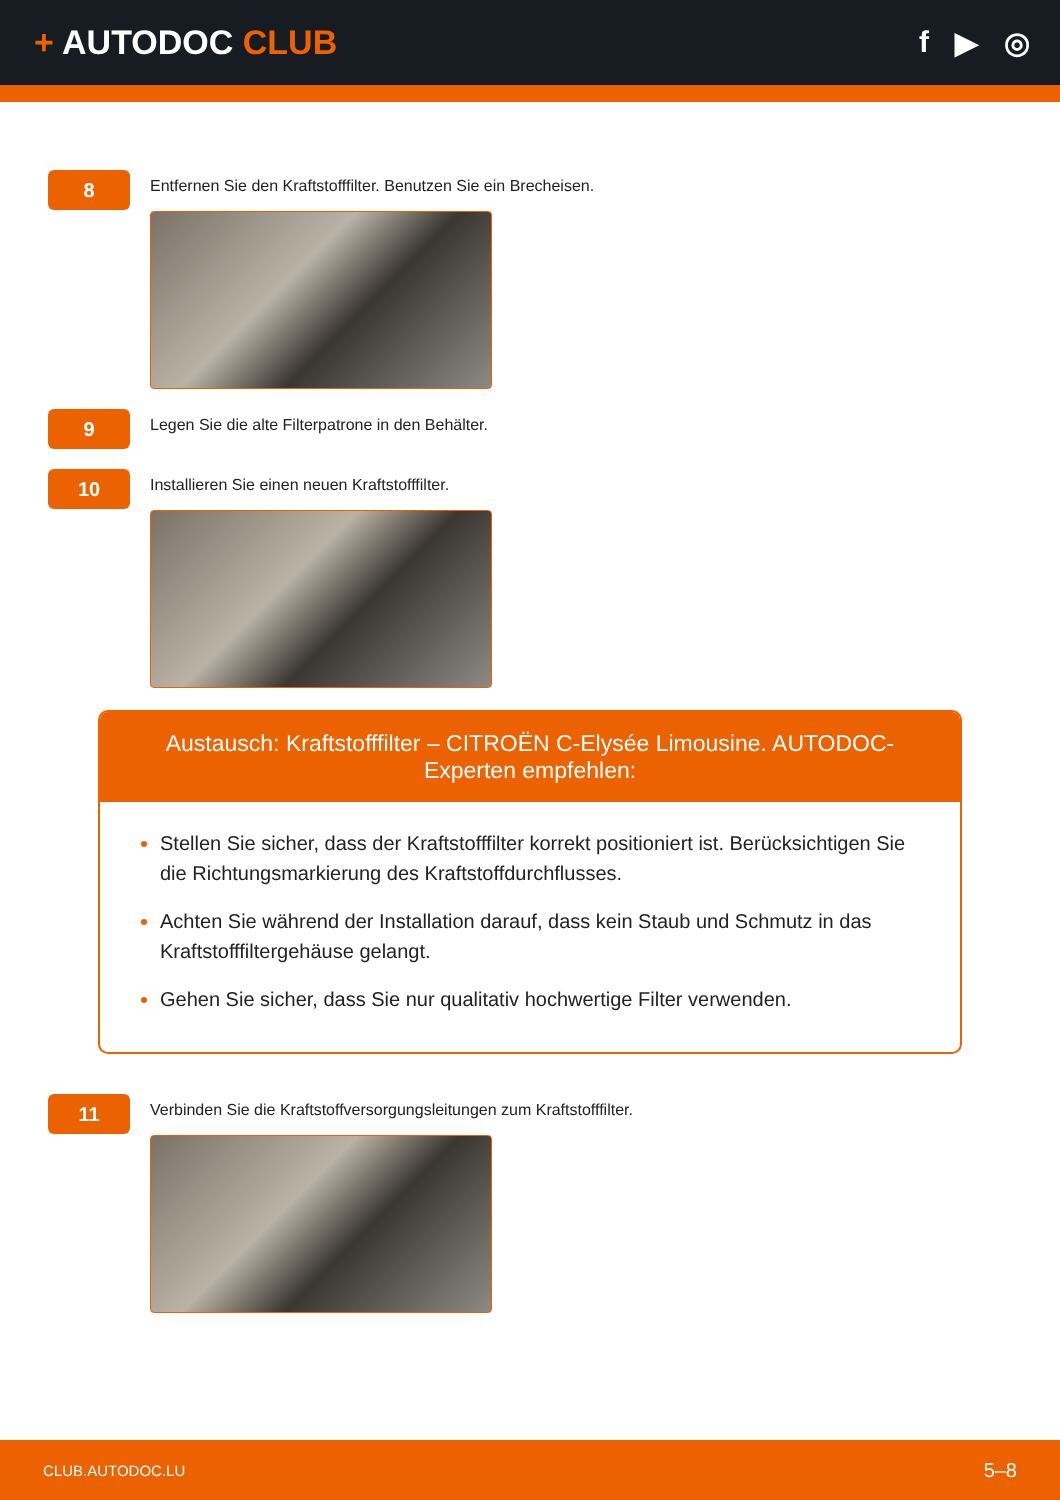+ AUTODOC CLUB f ▶ ◎
8
Entfernen Sie den Kraftstofffilter. Benutzen Sie ein Brecheisen.
9
Legen Sie die alte Filterpatrone in den Behälter.
10
Installieren Sie einen neuen Kraftstofffilter.
Austausch: Kraftstofffilter – CITROËN C-Elysée Limousine. AUTODOC-Experten empfehlen:
Stellen Sie sicher, dass der Kraftstofffilter korrekt positioniert ist. Berücksichtigen Sie die Richtungsmarkierung des Kraftstoffdurchflusses.
Achten Sie während der Installation darauf, dass kein Staub und Schmutz in das Kraftstofffiltergehäuse gelangt.
Gehen Sie sicher, dass Sie nur qualitativ hochwertige Filter verwenden.
11
Verbinden Sie die Kraftstoffversorgungsleitungen zum Kraftstofffilter.
CLUB.AUTODOC.LU 5–8